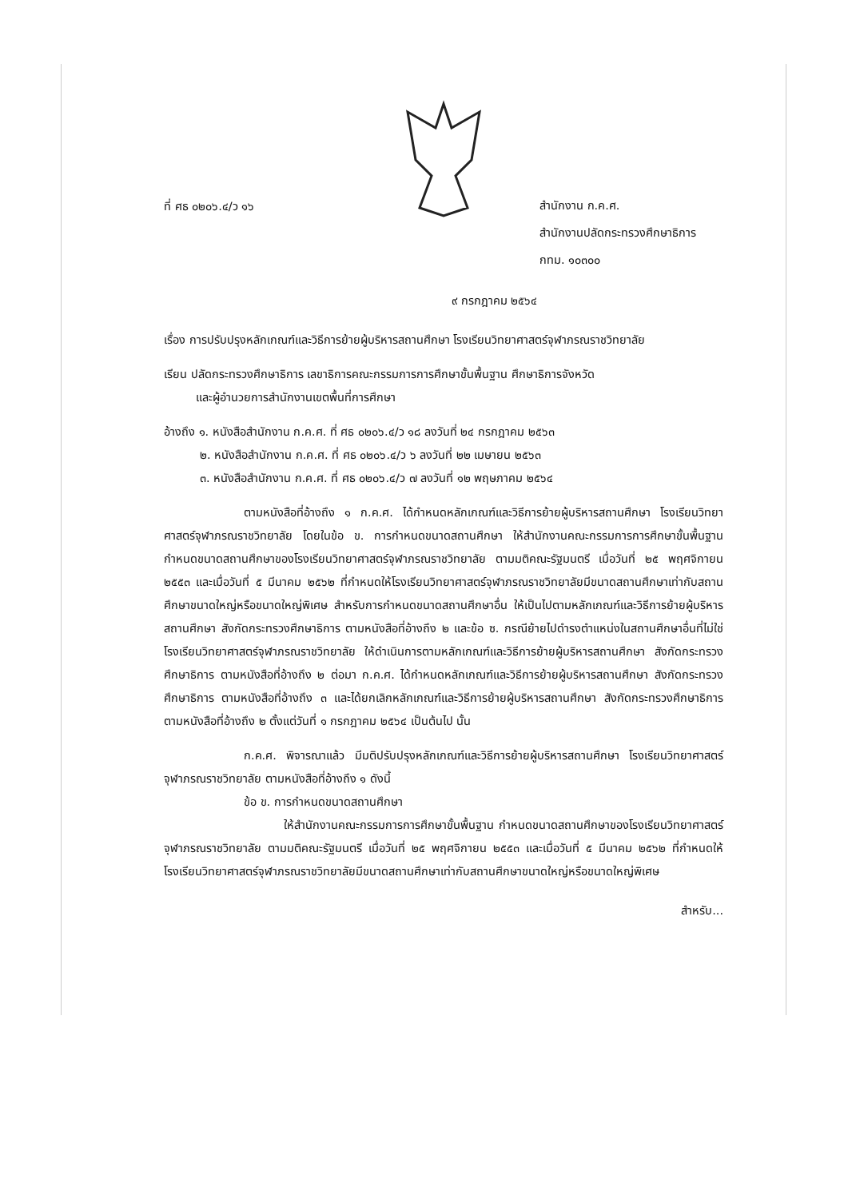ที่ ศธ ๐๒๐๖.๔/ว ๑๖
สำนักงาน ก.ค.ศ.
สำนักงานปลัดกระทรวงศึกษาธิการ
กทม. ๑๐๓๐๐
๙ กรกฎาคม ๒๕๖๔
เรื่อง การปรับปรุงหลักเกณฑ์และวิธีการย้ายผู้บริหารสถานศึกษา โรงเรียนวิทยาศาสตร์จุฬาภรณราชวิทยาลัย
เรียน ปลัดกระทรวงศึกษาธิการ เลขาธิการคณะกรรมการการศึกษาขั้นพื้นฐาน ศึกษาธิการจังหวัด
และผู้อำนวยการสำนักงานเขตพื้นที่การศึกษา
อ้างถึง ๑. หนังสือสำนักงาน ก.ค.ศ. ที่ ศธ ๐๒๐๖.๔/ว ๑๘ ลงวันที่ ๒๔ กรกฎาคม ๒๕๖๓
๒. หนังสือสำนักงาน ก.ค.ศ. ที่ ศธ ๐๒๐๖.๔/ว ๖ ลงวันที่ ๒๒ เมษายน ๒๕๖๓
๓. หนังสือสำนักงาน ก.ค.ศ. ที่ ศธ ๐๒๐๖.๔/ว ๗ ลงวันที่ ๑๒ พฤษภาคม ๒๕๖๔
ตามหนังสือที่อ้างถึง ๑ ก.ค.ศ. ได้กำหนดหลักเกณฑ์และวิธีการย้ายผู้บริหารสถานศึกษา โรงเรียนวิทยาศาสตร์จุฬาภรณราชวิทยาลัย โดยในข้อ ข. การกำหนดขนาดสถานศึกษา ให้สำนักงานคณะกรรมการการศึกษาขั้นพื้นฐาน กำหนดขนาดสถานศึกษาของโรงเรียนวิทยาศาสตร์จุฬาภรณราชวิทยาลัย ตามมติคณะรัฐมนตรี เมื่อวันที่ ๒๕ พฤศจิกายน ๒๕๕๓ และเมื่อวันที่ ๕ มีนาคม ๒๕๖๒ ที่กำหนดให้โรงเรียนวิทยาศาสตร์จุฬาภรณราชวิทยาลัยมีขนาดสถานศึกษาเท่ากับสถานศึกษาขนาดใหญ่หรือขนาดใหญ่พิเศษ สำหรับการกำหนดขนาดสถานศึกษาอื่น ให้เป็นไปตามหลักเกณฑ์และวิธีการย้ายผู้บริหารสถานศึกษา สังกัดกระทรวงศึกษาธิการ ตามหนังสือที่อ้างถึง ๒ และข้อ ซ. กรณีย้ายไปดำรงตำแหน่งในสถานศึกษาอื่นที่ไม่ใช่โรงเรียนวิทยาศาสตร์จุฬาภรณราชวิทยาลัย ให้ดำเนินการตามหลักเกณฑ์และวิธีการย้ายผู้บริหารสถานศึกษา สังกัดกระทรวงศึกษาธิการ ตามหนังสือที่อ้างถึง ๒ ต่อมา ก.ค.ศ. ได้กำหนดหลักเกณฑ์และวิธีการย้ายผู้บริหารสถานศึกษา สังกัดกระทรวงศึกษาธิการ ตามหนังสือที่อ้างถึง ๓ และได้ยกเลิกหลักเกณฑ์และวิธีการย้ายผู้บริหารสถานศึกษา สังกัดกระทรวงศึกษาธิการ ตามหนังสือที่อ้างถึง ๒ ตั้งแต่วันที่ ๑ กรกฎาคม ๒๕๖๔ เป็นต้นไป นั้น
ก.ค.ศ. พิจารณาแล้ว มีมติปรับปรุงหลักเกณฑ์และวิธีการย้ายผู้บริหารสถานศึกษา โรงเรียนวิทยาศาสตร์จุฬาภรณราชวิทยาลัย ตามหนังสือที่อ้างถึง ๑ ดังนี้
ข้อ ข. การกำหนดขนาดสถานศึกษา
ให้สำนักงานคณะกรรมการการศึกษาขั้นพื้นฐาน กำหนดขนาดสถานศึกษาของโรงเรียนวิทยาศาสตร์จุฬาภรณราชวิทยาลัย ตามมติคณะรัฐมนตรี เมื่อวันที่ ๒๕ พฤศจิกายน ๒๕๕๓ และเมื่อวันที่ ๕ มีนาคม ๒๕๖๒ ที่กำหนดให้โรงเรียนวิทยาศาสตร์จุฬาภรณราชวิทยาลัยมีขนาดสถานศึกษาเท่ากับสถานศึกษาขนาดใหญ่หรือขนาดใหญ่พิเศษ
สำหรับ...